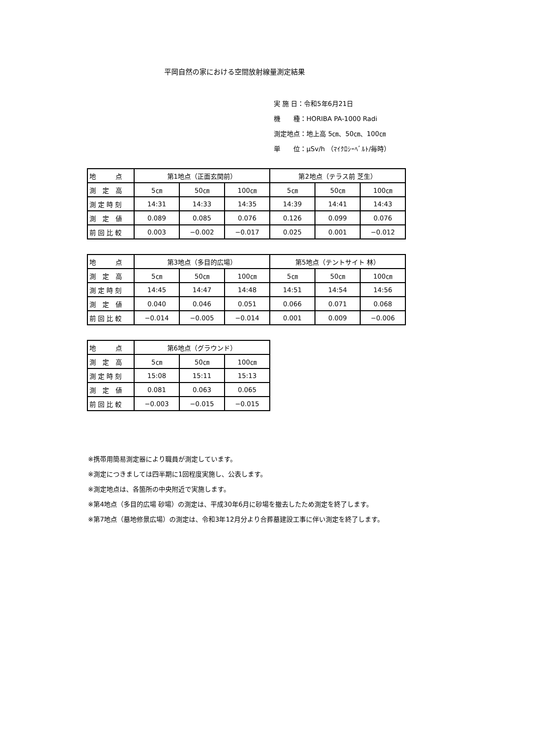平岡自然の家における空間放射線量測定結果
実 施 日：令和5年6月21日
機　　種：HORIBA PA-1000 Radi
測定地点：地上高 5㎝、50㎝、100㎝
単　　位：μSv/h （ﾏｲｸﾛｼｰﾍﾞﾙﾄ/毎時）
| 地 点 | 第1地点（正面玄関前） | | | 第2地点（テラス前 芝生） | | |
| 測 定 高 | 5㎝ | 50㎝ | 100㎝ | 5㎝ | 50㎝ | 100㎝ |
| 測 定 時 刻 | 14:31 | 14:33 | 14:35 | 14:39 | 14:41 | 14:43 |
| 測 定 値 | 0.089 | 0.085 | 0.076 | 0.126 | 0.099 | 0.076 |
| 前 回 比 較 | 0.003 | −0.002 | −0.017 | 0.025 | 0.001 | −0.012 |
| 地 点 | 第3地点（多目的広場） | | | 第5地点（テントサイト 林） | | |
| 測 定 高 | 5㎝ | 50㎝ | 100㎝ | 5㎝ | 50㎝ | 100㎝ |
| 測 定 時 刻 | 14:45 | 14:47 | 14:48 | 14:51 | 14:54 | 14:56 |
| 測 定 値 | 0.040 | 0.046 | 0.051 | 0.066 | 0.071 | 0.068 |
| 前 回 比 較 | −0.014 | −0.005 | −0.014 | 0.001 | 0.009 | −0.006 |
| 地 点 | 第6地点（グラウンド） | | |
| 測 定 高 | 5㎝ | 50㎝ | 100㎝ |
| 測 定 時 刻 | 15:08 | 15:11 | 15:13 |
| 測 定 値 | 0.081 | 0.063 | 0.065 |
| 前 回 比 較 | −0.003 | −0.015 | −0.015 |
※携帯用簡易測定器により職員が測定しています。
※測定につきましては四半期に1回程度実施し、公表します。
※測定地点は、各箇所の中央附近で実施します。
※第4地点（多目的広場 砂場）の測定は、平成30年6月に砂場を撤去したため測定を終了します。
※第7地点（墓地修景広場）の測定は、令和3年12月分より合葬墓建設工事に伴い測定を終了します。